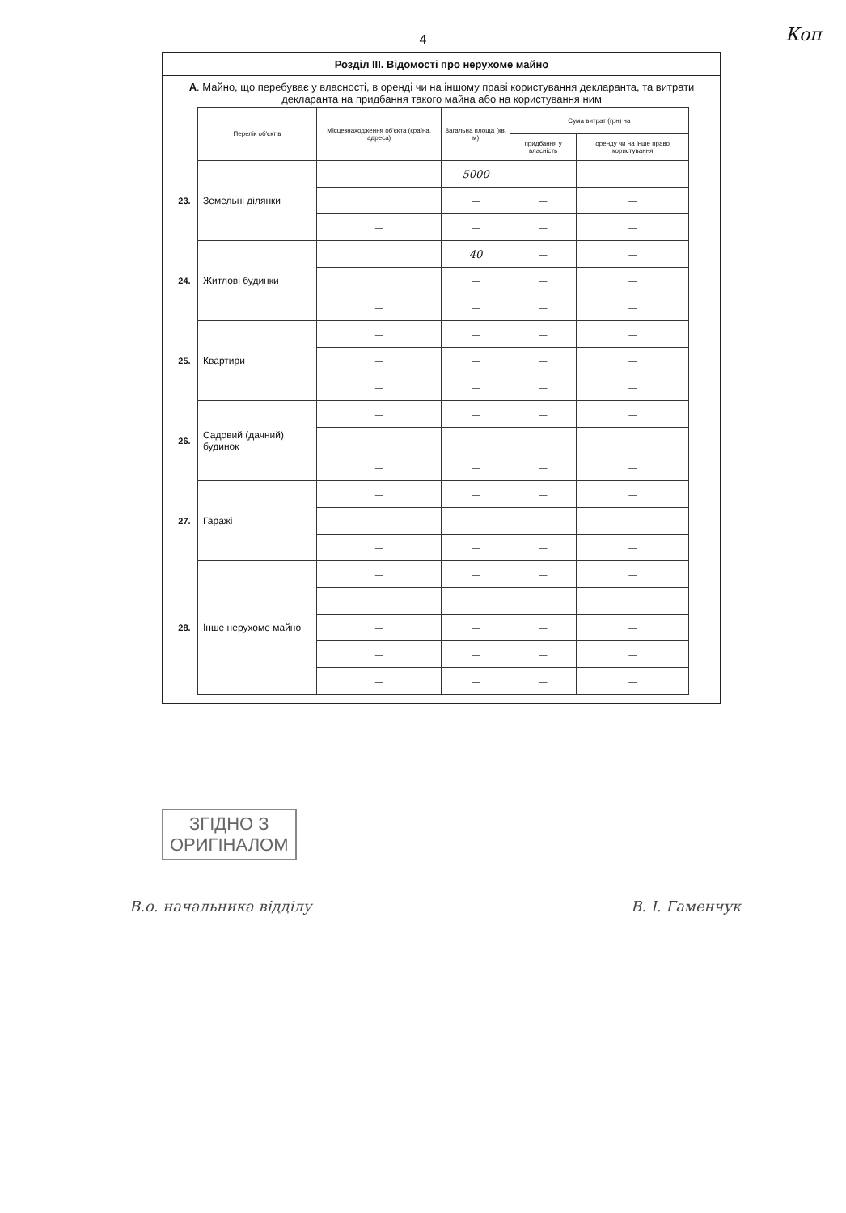Коп
4
Розділ III. Відомості про нерухоме майно
А. Майно, що перебуває у власності, в оренді чи на іншому праві користування декларанта, та витрати декларанта на придбання такого майна або на користування ним
| | Перелік об'єктів | Місцезнаходження об'єкта (країна, адреса) | Загальна площа (кв. м) | Сума витрат (грн) на | |
| | | | | придбання у власність | оренду чи на інше право користування |
| 23. | Земельні ділянки | | 5000 | — | — |
| | | | — | — | — |
| | | — | — | — | — |
| 24. | Житлові будинки | | 40 | — | — |
| | | | — | — | — |
| | | — | — | — | — |
| 25. | Квартири | — | — | — | — |
| | | — | — | — | — |
| | | — | — | — | — |
| 26. | Садовий (дачний) будинок | — | — | — | — |
| | | — | — | — | — |
| | | — | — | — | — |
| 27. | Гаражі | — | — | — | — |
| | | — | — | — | — |
| | | — | — | — | — |
| 28. | Інше нерухоме майно | — | — | — | — |
| | | — | — | — | — |
| | | — | — | — | — |
| | | — | — | — | — |
| | | — | — | — | — |
ЗГІДНО З
ОРИГІНАЛОМ
В.о. начальника відділу В. І. Гаменчук